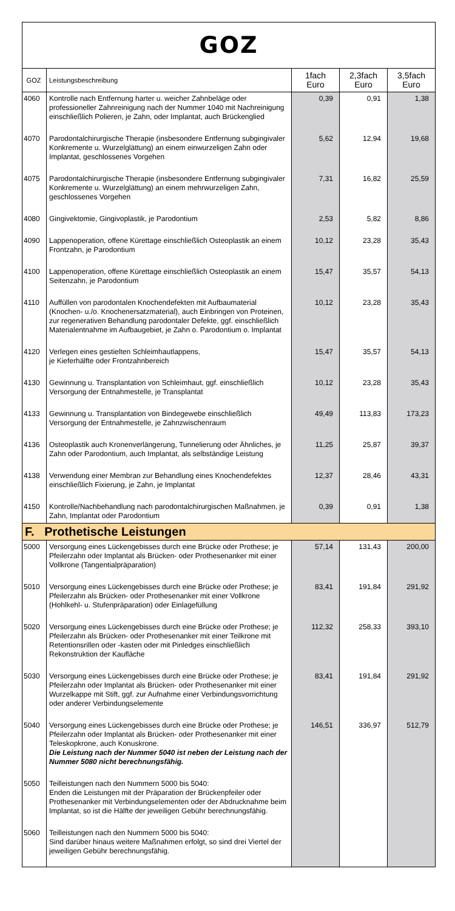GOZ
| GOZ | Leistungsbeschreibung | 1fach Euro | 2,3fach Euro | 3,5fach Euro |
| --- | --- | --- | --- | --- |
| 4060 | Kontrolle nach Entfernung harter u. weicher Zahnbeläge oder professioneller Zahnreinigung nach der Nummer 1040 mit Nachreinigung einschließlich Polieren, je Zahn, oder Implantat, auch Brückenglied | 0,39 | 0,91 | 1,38 |
| 4070 | Parodontalchirurgische Therapie (insbesondere Entfernung subgingivaler Konkremente u. Wurzelglättung) an einem einwurzeligen Zahn oder Implantat, geschlossenes Vorgehen | 5,62 | 12,94 | 19,68 |
| 4075 | Parodontalchirurgische Therapie (insbesondere Entfernung subgingivaler Konkremente u. Wurzelglättung) an einem mehrwurzeligen Zahn, geschlossenes Vorgehen | 7,31 | 16,82 | 25,59 |
| 4080 | Gingivektomie, Gingivoplastik, je Parodontium | 2,53 | 5,82 | 8,86 |
| 4090 | Lappenoperation, offene Kürettage einschließlich Osteoplastik an einem Frontzahn, je Parodontium | 10,12 | 23,28 | 35,43 |
| 4100 | Lappenoperation, offene Kürettage einschließlich Osteoplastik an einem Seitenzahn, je Parodontium | 15,47 | 35,57 | 54,13 |
| 4110 | Auffüllen von parodontalen Knochendefekten mit Aufbaumaterial (Knochen- u./o. Knochenersatzmaterial), auch Einbringen von Proteinen, zur regenerativen Behandlung parodontaler Defekte, ggf. einschließlich Materialentnahme im Aufbaugebiet, je Zahn o. Parodontium o. Implantat | 10,12 | 23,28 | 35,43 |
| 4120 | Verlegen eines gestielten Schleimhautlappens, je Kieferhälfte oder Frontzahnbereich | 15,47 | 35,57 | 54,13 |
| 4130 | Gewinnung u. Transplantation von Schleimhaut, ggf. einschließlich Versorgung der Entnahmestelle, je Transplantat | 10,12 | 23,28 | 35,43 |
| 4133 | Gewinnung u. Transplantation von Bindegewebe einschließlich Versorgung der Entnahmestelle, je Zahnzwischenraum | 49,49 | 113,83 | 173,23 |
| 4136 | Osteoplastik auch Kronenverlängerung, Tunnelierung oder Ähnliches, je Zahn oder Parodontium, auch Implantat, als selbständige Leistung | 11,25 | 25,87 | 39,37 |
| 4138 | Verwendung einer Membran zur Behandlung eines Knochendefektes einschließlich Fixierung, je Zahn, je Implantat | 12,37 | 28,46 | 43,31 |
| 4150 | Kontrolle/Nachbehandlung nach parodontalchirurgischen Maßnahmen, je Zahn, Implantat oder Parodontium | 0,39 | 0,91 | 1,38 |
| F. Prothetische Leistungen | | | | |
| 5000 | Versorgung eines Lückengebisses durch eine Brücke oder Prothese; je Pfeilerzahn oder Implantat als Brücken- oder Prothesenanker mit einer Vollkrone (Tangentialpräparation) | 57,14 | 131,43 | 200,00 |
| 5010 | Versorgung eines Lückengebisses durch eine Brücke oder Prothese; je Pfeilerzahn als Brücken- oder Prothesenanker mit einer Vollkrone (Hohlkehl- u. Stufenpräparation) oder Einlagefüllung | 83,41 | 191,84 | 291,92 |
| 5020 | Versorgung eines Lückengebisses durch eine Brücke oder Prothese; je Pfeilerzahn als Brücken- oder Prothesenanker mit einer Teilkrone mit Retentionsrillen oder -kasten oder mit Pinledges einschließlich Rekonstruktion der Kaufläche | 112,32 | 258,33 | 393,10 |
| 5030 | Versorgung eines Lückengebisses durch eine Brücke oder Prothese; je Pfeilerzahn oder Implantat als Brücken- oder Prothesenanker mit einer Wurzelkappe mit Stift, ggf. zur Aufnahme einer Verbindungsvorrichtung oder anderer Verbindungselemente | 83,41 | 191,84 | 291,92 |
| 5040 | Versorgung eines Lückengebisses durch eine Brücke oder Prothese; je Pfeilerzahn oder Implantat als Brücken- oder Prothesenanker mit einer Teleskopkrone, auch Konuskrone. Die Leistung nach der Nummer 5040 ist neben der Leistung nach der Nummer 5080 nicht berechnungsfähig. | 146,51 | 336,97 | 512,79 |
| 5050 | Teilleistungen nach den Nummern 5000 bis 5040: Enden die Leistungen mit der Präparation der Brückenpfeiler oder Prothesenanker mit Verbindungselementen oder der Abdrucknahme beim Implantat, so ist die Hälfte der jeweiligen Gebühr berechnungsfähig. | | | |
| 5060 | Teilleistungen nach den Nummern 5000 bis 5040: Sind darüber hinaus weitere Maßnahmen erfolgt, so sind drei Viertel der jeweiligen Gebühr berechnungsfähig. | | | |